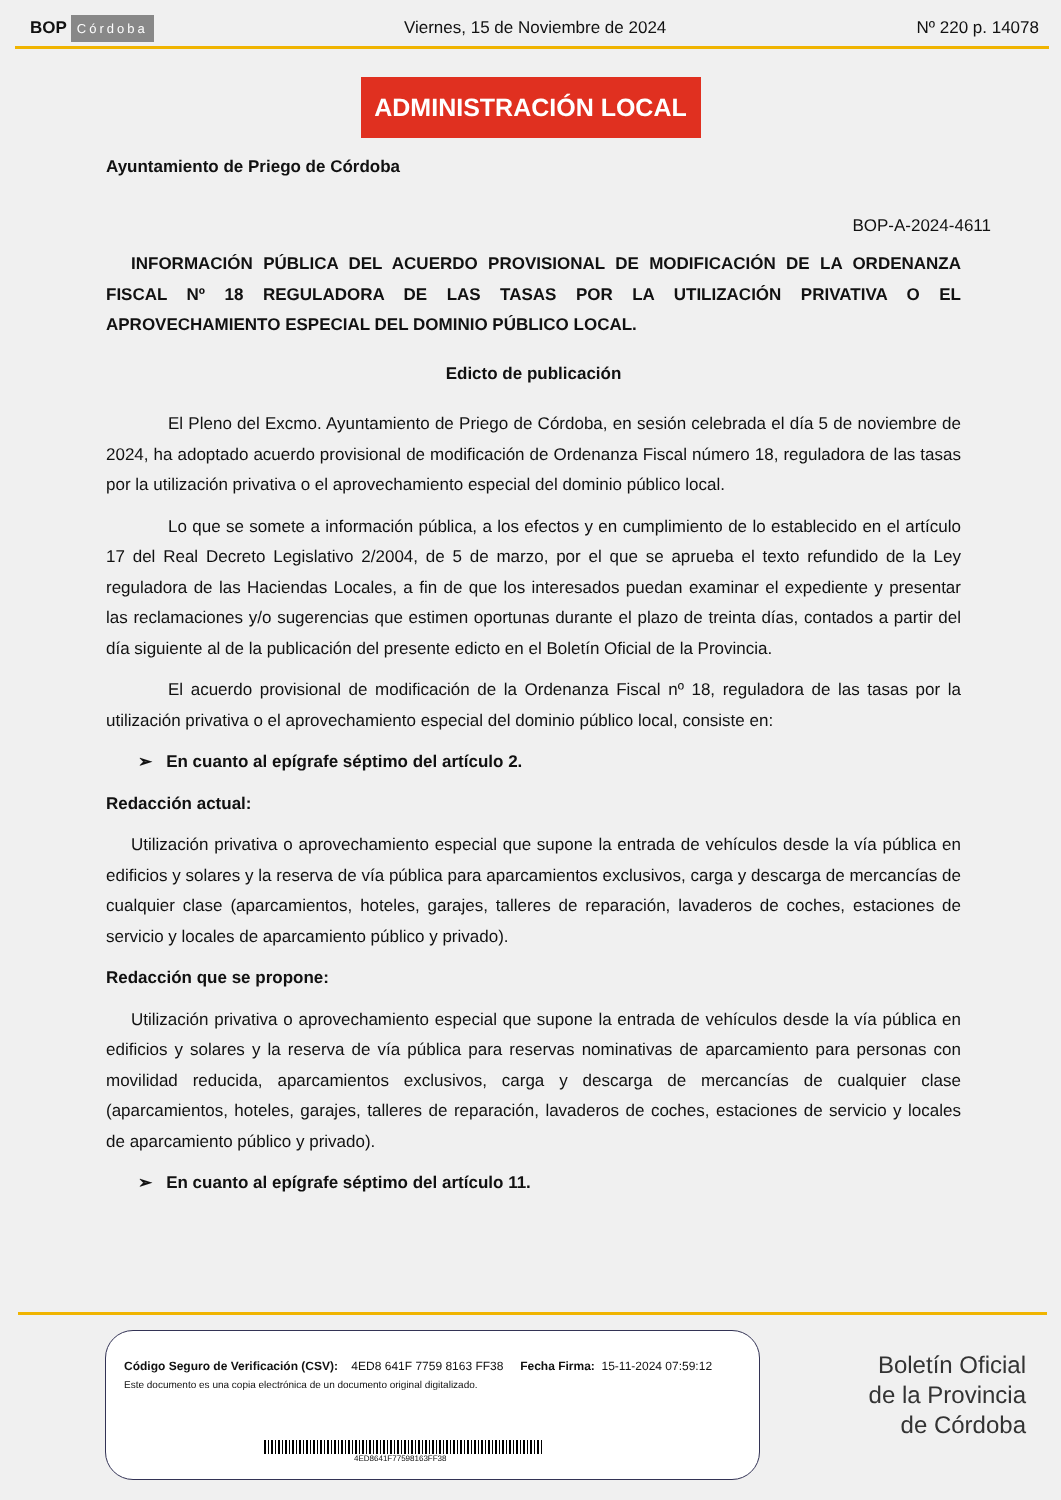BOP Córdoba
Viernes, 15 de Noviembre de 2024
Nº 220 p. 14078
ADMINISTRACIÓN LOCAL
Ayuntamiento de Priego de Córdoba
BOP-A-2024-4611
INFORMACIÓN PÚBLICA DEL ACUERDO PROVISIONAL DE MODIFICACIÓN DE LA ORDENANZA FISCAL Nº 18 REGULADORA DE LAS TASAS POR LA UTILIZACIÓN PRIVATIVA O EL APROVECHAMIENTO ESPECIAL DEL DOMINIO PÚBLICO LOCAL.
Edicto de publicación
El Pleno del Excmo. Ayuntamiento de Priego de Córdoba, en sesión celebrada el día 5 de noviembre de 2024, ha adoptado acuerdo provisional de modificación de Ordenanza Fiscal número 18, reguladora de las tasas por la utilización privativa o el aprovechamiento especial del dominio público local.
Lo que se somete a información pública, a los efectos y en cumplimiento de lo establecido en el artículo 17 del Real Decreto Legislativo 2/2004, de 5 de marzo, por el que se aprueba el texto refundido de la Ley reguladora de las Haciendas Locales, a fin de que los interesados puedan examinar el expediente y presentar las reclamaciones y/o sugerencias que estimen oportunas durante el plazo de treinta días, contados a partir del día siguiente al de la publicación del presente edicto en el Boletín Oficial de la Provincia.
El acuerdo provisional de modificación de la Ordenanza Fiscal nº 18, reguladora de las tasas por la utilización privativa o el aprovechamiento especial del dominio público local, consiste en:
➢ En cuanto al epígrafe séptimo del artículo 2.
Redacción actual:
Utilización privativa o aprovechamiento especial que supone la entrada de vehículos desde la vía pública en edificios y solares y la reserva de vía pública para aparcamientos exclusivos, carga y descarga de mercancías de cualquier clase (aparcamientos, hoteles, garajes, talleres de reparación, lavaderos de coches, estaciones de servicio y locales de aparcamiento público y privado).
Redacción que se propone:
Utilización privativa o aprovechamiento especial que supone la entrada de vehículos desde la vía pública en edificios y solares y la reserva de vía pública para reservas nominativas de aparcamiento para personas con movilidad reducida, aparcamientos exclusivos, carga y descarga de mercancías de cualquier clase (aparcamientos, hoteles, garajes, talleres de reparación, lavaderos de coches, estaciones de servicio y locales de aparcamiento público y privado).
➢ En cuanto al epígrafe séptimo del artículo 11.
Código Seguro de Verificación (CSV): 4ED8 641F 7759 8163 FF38 Fecha Firma: 15-11-2024 07:59:12
Este documento es una copia electrónica de un documento original digitalizado.
4ED8641F77598163FF38
Boletín Oficial
de la Provincia
de Córdoba